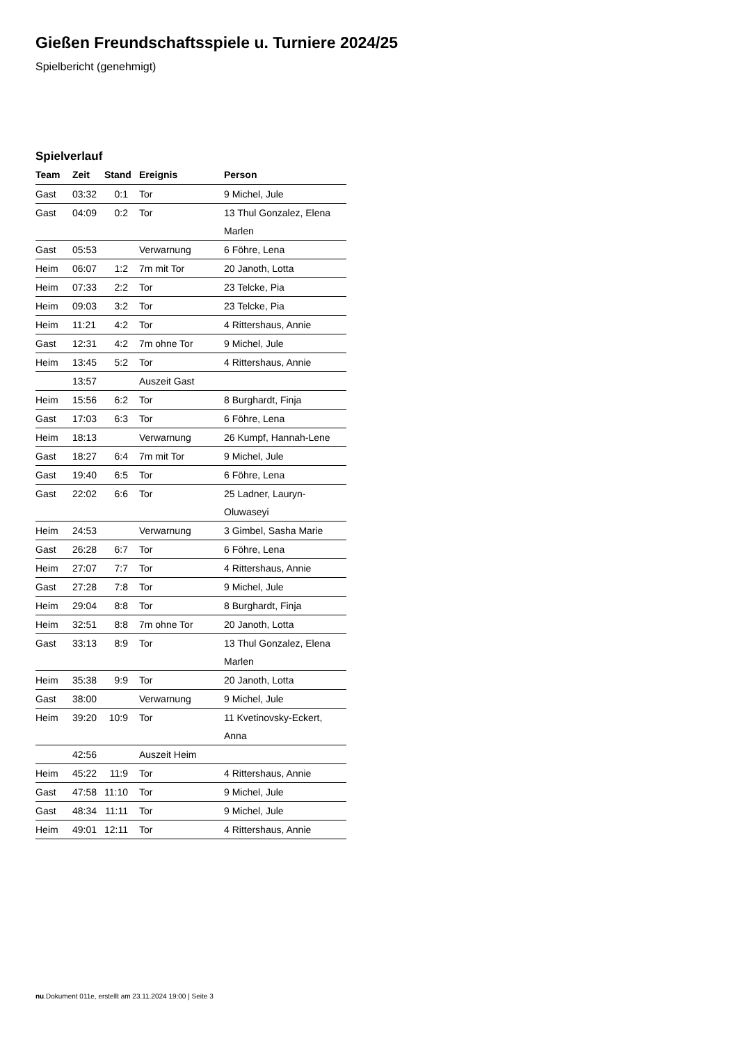Gießen Freundschaftsspiele u. Turniere 2024/25
Spielbericht (genehmigt)
Spielverlauf
| Team | Zeit | Stand | Ereignis | Person |
| --- | --- | --- | --- | --- |
| Gast | 03:32 | 0:1 | Tor | 9 Michel, Jule |
| Gast | 04:09 | 0:2 | Tor | 13 Thul Gonzalez, Elena Marlen |
| Gast | 05:53 | | Verwarnung | 6 Föhre, Lena |
| Heim | 06:07 | 1:2 | 7m mit Tor | 20 Janoth, Lotta |
| Heim | 07:33 | 2:2 | Tor | 23 Telcke, Pia |
| Heim | 09:03 | 3:2 | Tor | 23 Telcke, Pia |
| Heim | 11:21 | 4:2 | Tor | 4 Rittershaus, Annie |
| Gast | 12:31 | 4:2 | 7m ohne Tor | 9 Michel, Jule |
| Heim | 13:45 | 5:2 | Tor | 4 Rittershaus, Annie |
| | 13:57 | | Auszeit Gast | |
| Heim | 15:56 | 6:2 | Tor | 8 Burghardt, Finja |
| Gast | 17:03 | 6:3 | Tor | 6 Föhre, Lena |
| Heim | 18:13 | | Verwarnung | 26 Kumpf, Hannah-Lene |
| Gast | 18:27 | 6:4 | 7m mit Tor | 9 Michel, Jule |
| Gast | 19:40 | 6:5 | Tor | 6 Föhre, Lena |
| Gast | 22:02 | 6:6 | Tor | 25 Ladner, Lauryn- Oluwaseyi |
| Heim | 24:53 | | Verwarnung | 3 Gimbel, Sasha Marie |
| Gast | 26:28 | 6:7 | Tor | 6 Föhre, Lena |
| Heim | 27:07 | 7:7 | Tor | 4 Rittershaus, Annie |
| Gast | 27:28 | 7:8 | Tor | 9 Michel, Jule |
| Heim | 29:04 | 8:8 | Tor | 8 Burghardt, Finja |
| Heim | 32:51 | 8:8 | 7m ohne Tor | 20 Janoth, Lotta |
| Gast | 33:13 | 8:9 | Tor | 13 Thul Gonzalez, Elena Marlen |
| Heim | 35:38 | 9:9 | Tor | 20 Janoth, Lotta |
| Gast | 38:00 | | Verwarnung | 9 Michel, Jule |
| Heim | 39:20 | 10:9 | Tor | 11 Kvetinovsky-Eckert, Anna |
| | 42:56 | | Auszeit Heim | |
| Heim | 45:22 | 11:9 | Tor | 4 Rittershaus, Annie |
| Gast | 47:58 | 11:10 | Tor | 9 Michel, Jule |
| Gast | 48:34 | 11:11 | Tor | 9 Michel, Jule |
| Heim | 49:01 | 12:11 | Tor | 4 Rittershaus, Annie |
nu.Dokument 011e, erstellt am 23.11.2024 19:00 | Seite 3